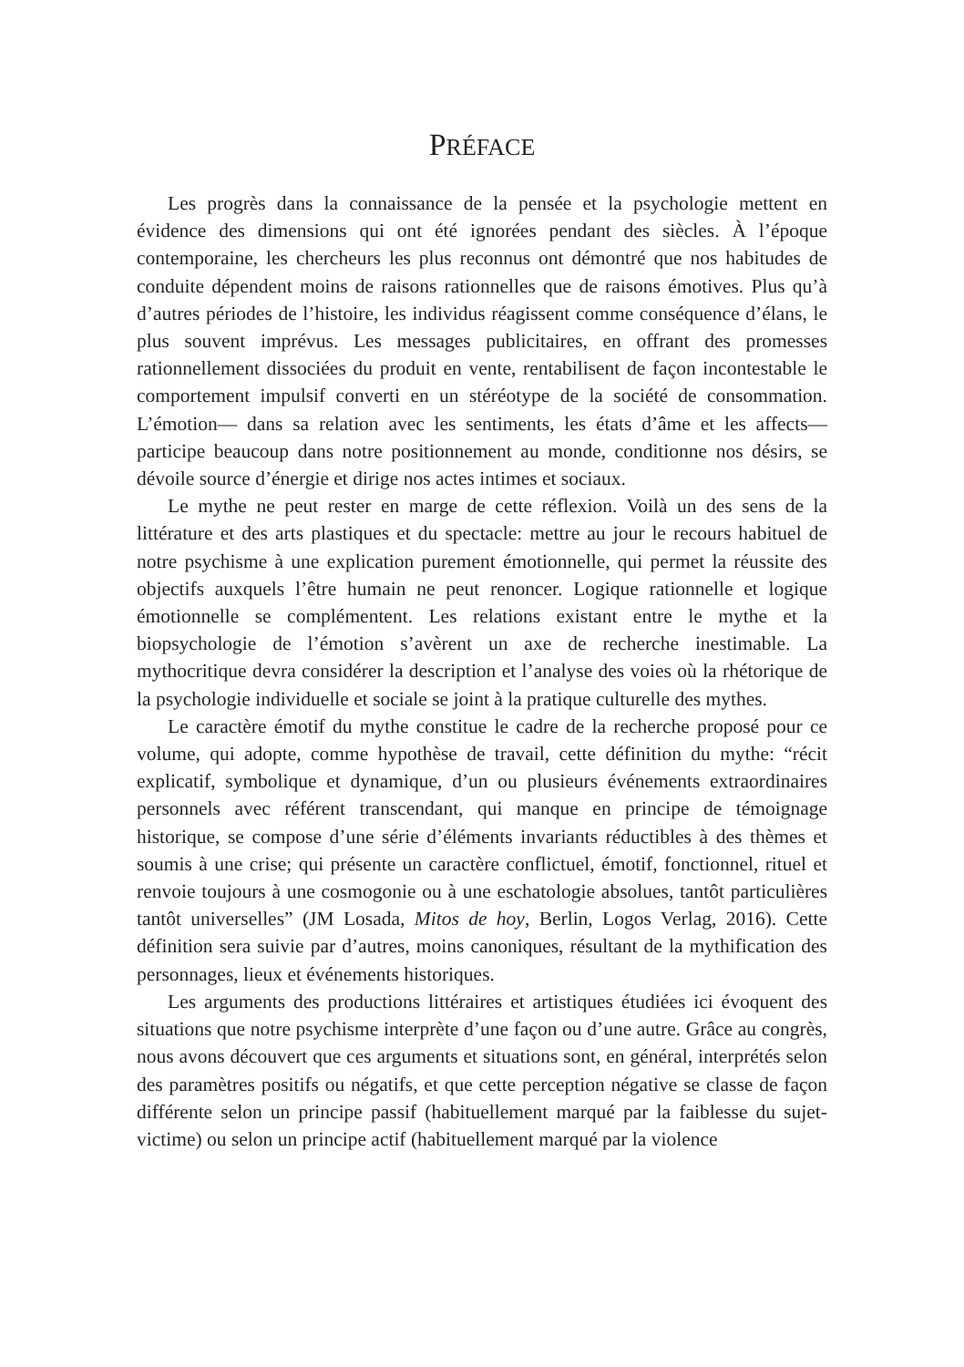PRÉFACE
Les progrès dans la connaissance de la pensée et la psychologie mettent en évidence des dimensions qui ont été ignorées pendant des siècles. À l’époque contemporaine, les chercheurs les plus reconnus ont démontré que nos habitudes de conduite dépendent moins de raisons rationnelles que de raisons émotives. Plus qu’à d’autres périodes de l’histoire, les individus réagissent comme conséquence d’élans, le plus souvent imprévus. Les messages publicitaires, en offrant des promesses rationnellement dissociées du produit en vente, rentabilisent de façon incontestable le comportement impulsif converti en un stéréotype de la société de consommation. L’émotion— dans sa relation avec les sentiments, les états d’âme et les affects— participe beaucoup dans notre positionnement au monde, conditionne nos désirs, se dévoile source d’énergie et dirige nos actes intimes et sociaux.
Le mythe ne peut rester en marge de cette réflexion. Voilà un des sens de la littérature et des arts plastiques et du spectacle: mettre au jour le recours habituel de notre psychisme à une explication purement émotionnelle, qui permet la réussite des objectifs auxquels l’être humain ne peut renoncer. Logique rationnelle et logique émotionnelle se complémentent. Les relations existant entre le mythe et la biopsychologie de l’émotion s’avèrent un axe de recherche inestimable. La mythocritique devra considérer la description et l’analyse des voies où la rhétorique de la psychologie individuelle et sociale se joint à la pratique culturelle des mythes.
Le caractère émotif du mythe constitue le cadre de la recherche proposé pour ce volume, qui adopte, comme hypothèse de travail, cette définition du mythe: “récit explicatif, symbolique et dynamique, d’un ou plusieurs événements extraordinaires personnels avec référent transcendant, qui manque en principe de témoignage historique, se compose d’une série d’éléments invariants réductibles à des thèmes et soumis à une crise; qui présente un caractère conflictuel, émotif, fonctionnel, rituel et renvoie toujours à une cosmogonie ou à une eschatologie absolues, tantôt particulières tantôt universelles” (JM Losada, Mitos de hoy, Berlin, Logos Verlag, 2016). Cette définition sera suivie par d’autres, moins canoniques, résultant de la mythification des personnages, lieux et événements historiques.
Les arguments des productions littéraires et artistiques étudiées ici évoquent des situations que notre psychisme interprète d’une façon ou d’une autre. Grâce au congrès, nous avons découvert que ces arguments et situations sont, en général, interprétés selon des paramètres positifs ou négatifs, et que cette perception négative se classe de façon différente selon un principe passif (habituellement marqué par la faiblesse du sujet-victime) ou selon un principe actif (habituellement marqué par la violence